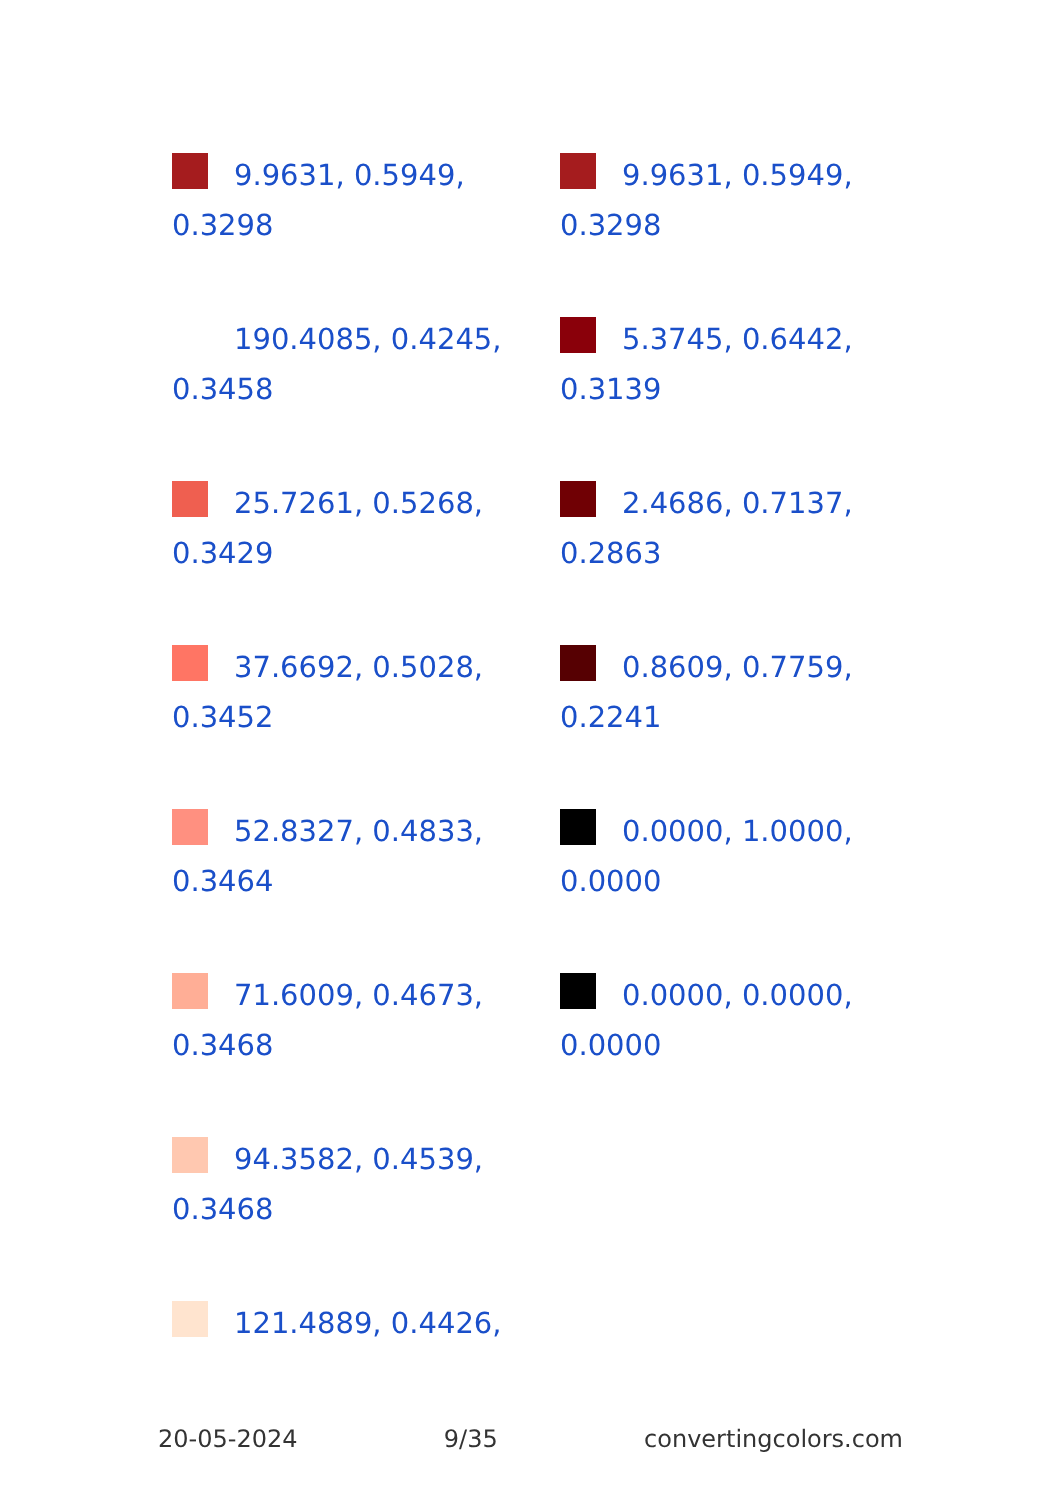9.9631, 0.5949,
0.3298
9.9631, 0.5949,
0.3298
190.4085, 0.4245,
0.3458
5.3745, 0.6442,
0.3139
25.7261, 0.5268,
0.3429
2.4686, 0.7137,
0.2863
37.6692, 0.5028,
0.3452
0.8609, 0.7759,
0.2241
52.8327, 0.4833,
0.3464
0.0000, 1.0000,
0.0000
71.6009, 0.4673,
0.3468
0.0000, 0.0000,
0.0000
94.3582, 0.4539,
0.3468
121.4889, 0.4426,
20-05-2024 9/35 convertingcolors.com